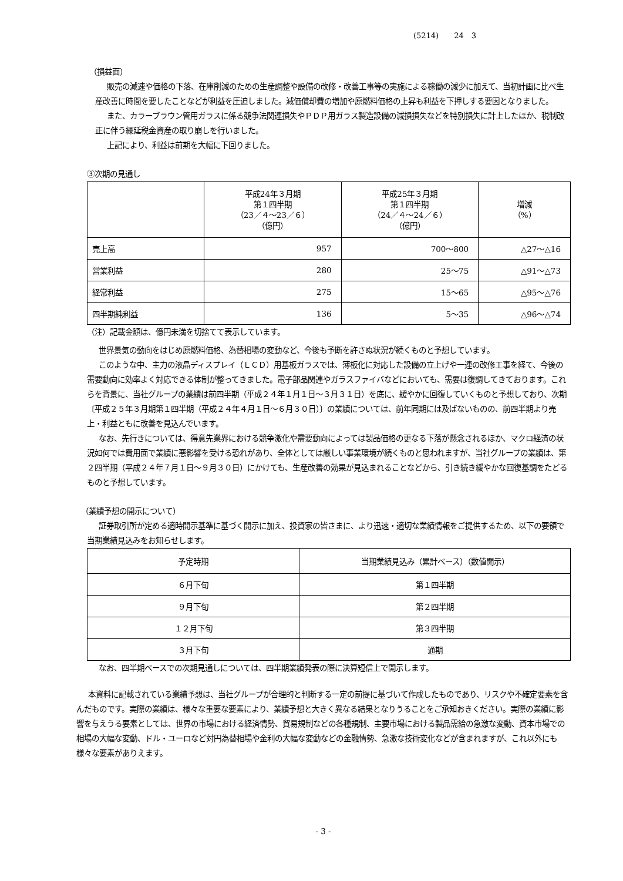(5214)　　24　3
（損益面）
販売の減速や価格の下落、在庫削減のための生産調整や設備の改修・改善工事等の実施による稼働の減少に加えて、当初計画に比べ生産改善に時間を要したことなどが利益を圧迫しました。減価償却費の増加や原燃料価格の上昇も利益を下押しする要因となりました。
また、カラーブラウン管用ガラスに係る競争法関連損失やＰＤＰ用ガラス製造設備の減損損失などを特別損失に計上したほか、税制改正に伴う繰延税金資産の取り崩しを行いました。
上記により、利益は前期を大幅に下回りました。
③次期の見通し
| | 平成24年３月期 第１四半期 （23／４～23／６） （億円） | 平成25年３月期 第１四半期 （24／４～24／６） （億円） | 増減 （%） |
| --- | --- | --- | --- |
| 売上高 | 957 | 700～800 | △27～△16 |
| 営業利益 | 280 | 25～75 | △91～△73 |
| 経常利益 | 275 | 15～65 | △95～△76 |
| 四半期純利益 | 136 | 5～35 | △96～△74 |
（注）記載金額は、億円未満を切捨てて表示しています。
世界景気の動向をはじめ原燃料価格、為替相場の変動など、今後も予断を許さぬ状況が続くものと予想しています。
このような中、主力の液晶ディスプレイ（ＬＣＤ）用基板ガラスでは、薄板化に対応した設備の立上げや一連の改修工事を経て、今後の需要動向に効率よく対応できる体制が整ってきました。電子部品関連やガラスファイバなどにおいても、需要は復調してきております。これらを背景に、当社グループの業績は前四半期（平成２４年１月１日～３月３１日）を底に、緩やかに回復していくものと予想しており、次期〔平成２５年３月期第１四半期（平成２４年４月１日～６月３０日）〕の業績については、前年同期には及ばないものの、前四半期より売上・利益ともに改善を見込んでいます。
なお、先行きについては、得意先業界における競争激化や需要動向によっては製品価格の更なる下落が懸念されるほか、マクロ経済の状況如何では費用面で業績に悪影響を受ける恐れがあり、全体としては厳しい事業環境が続くものと思われますが、当社グループの業績は、第２四半期（平成２４年７月１日～９月３０日）にかけても、生産改善の効果が見込まれることなどから、引き続き緩やかな回復基調をたどるものと予想しています。
（業績予想の開示について）
証券取引所が定める適時開示基準に基づく開示に加え、投資家の皆さまに、より迅速・適切な業績情報をご提供するため、以下の要領で当期業績見込みをお知らせします。
| 予定時期 | 当期業績見込み（累計ベース）（数値開示） |
| --- | --- |
| ６月下旬 | 第１四半期 |
| ９月下旬 | 第２四半期 |
| １２月下旬 | 第３四半期 |
| ３月下旬 | 通期 |
なお、四半期ベースでの次期見通しについては、四半期業績発表の際に決算短信上で開示します。
本資料に記載されている業績予想は、当社グループが合理的と判断する一定の前提に基づいて作成したものであり、リスクや不確定要素を含んだものです。実際の業績は、様々な重要な要素により、業績予想と大きく異なる結果となりうることをご承知おきください。実際の業績に影響を与えうる要素としては、世界の市場における経済情勢、貿易規制などの各種規制、主要市場における製品需給の急激な変動、資本市場での相場の大幅な変動、ドル・ユーロなど対円為替相場や金利の大幅な変動などの金融情勢、急激な技術変化などが含まれますが、これ以外にも様々な要素がありえます。
- 3 -